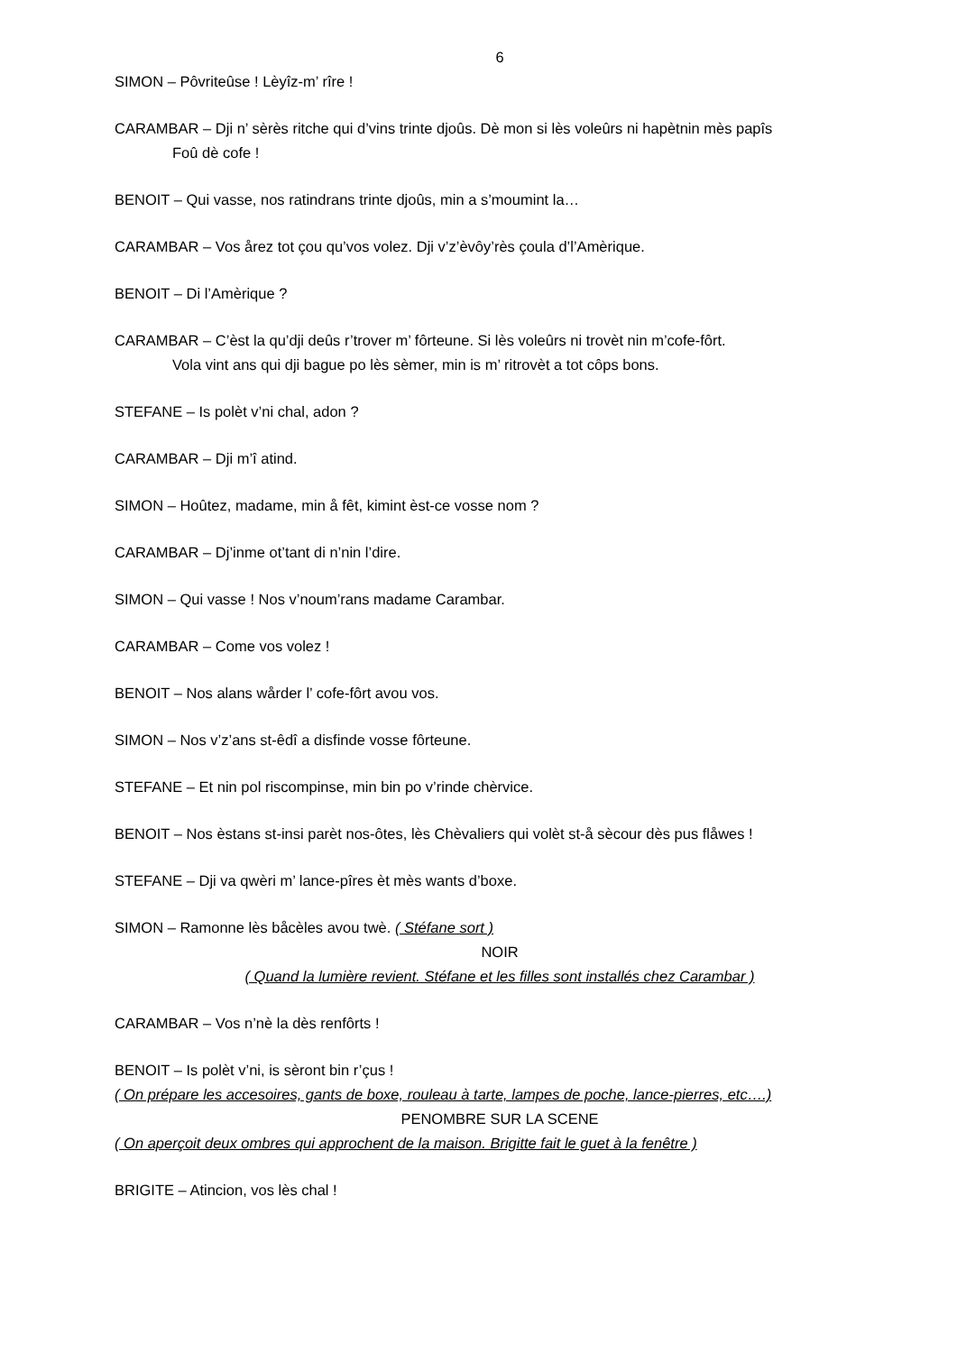6
SIMON – Pôvriteûse ! Lèyîz-m’ rîre !
CARAMBAR – Dji n’ sèrès ritche qui d’vins trinte djoûs. Dè mon si lès voleûrs ni hapètnin mès papîs
Foû dè cofe !
BENOIT – Qui vasse, nos ratindrans trinte djoûs, min a s’moumint la…
CARAMBAR – Vos årez tot çou qu’vos volez. Dji v’z’èvôy’rès çoula d’l’Amèrique.
BENOIT – Di l’Amèrique ?
CARAMBAR – C’èst la qu’dji deûs r’trover m’ fôrteune. Si lès voleûrs ni trovèt nin m’cofe-fôrt.
Vola vint ans qui dji bague po lès sèmer, min is m’ ritrovèt a tot côps bons.
STEFANE – Is polèt v’ni chal, adon ?
CARAMBAR – Dji m’î atind.
SIMON – Hoûtez, madame, min å fêt, kimint èst-ce vosse nom ?
CARAMBAR – Dj’inme ot’tant di n’nin l’dire.
SIMON – Qui vasse ! Nos v’noum’rans madame Carambar.
CARAMBAR – Come vos volez !
BENOIT – Nos alans wårder l’ cofe-fôrt avou vos.
SIMON – Nos v’z’ans st-êdî a disfinde vosse fôrteune.
STEFANE – Et nin pol riscompinse, min bin po v’rinde chèrvice.
BENOIT – Nos èstans st-insi parèt nos-ôtes, lès Chèvaliers qui volèt st-å sècour dès pus flåwes !
STEFANE – Dji va qwèri m’ lance-pîres èt mès wants d’boxe.
SIMON – Ramonne lès båcèles avou twè. ( Stéfane sort )
NOIR
( Quand la lumière revient. Stéfane et les filles sont installés chez Carambar )
CARAMBAR – Vos n’nè la dès renfôrts !
BENOIT – Is polèt v’ni, is sèront bin r’çus !
( On prépare les accesoires, gants de boxe, rouleau à tarte, lampes de poche, lance-pierres, etc….)
PENOMBRE SUR LA SCENE
( On aperçoit deux ombres qui approchent de la maison. Brigitte fait le guet à la fenêtre )
BRIGITE – Atincion, vos lès chal !